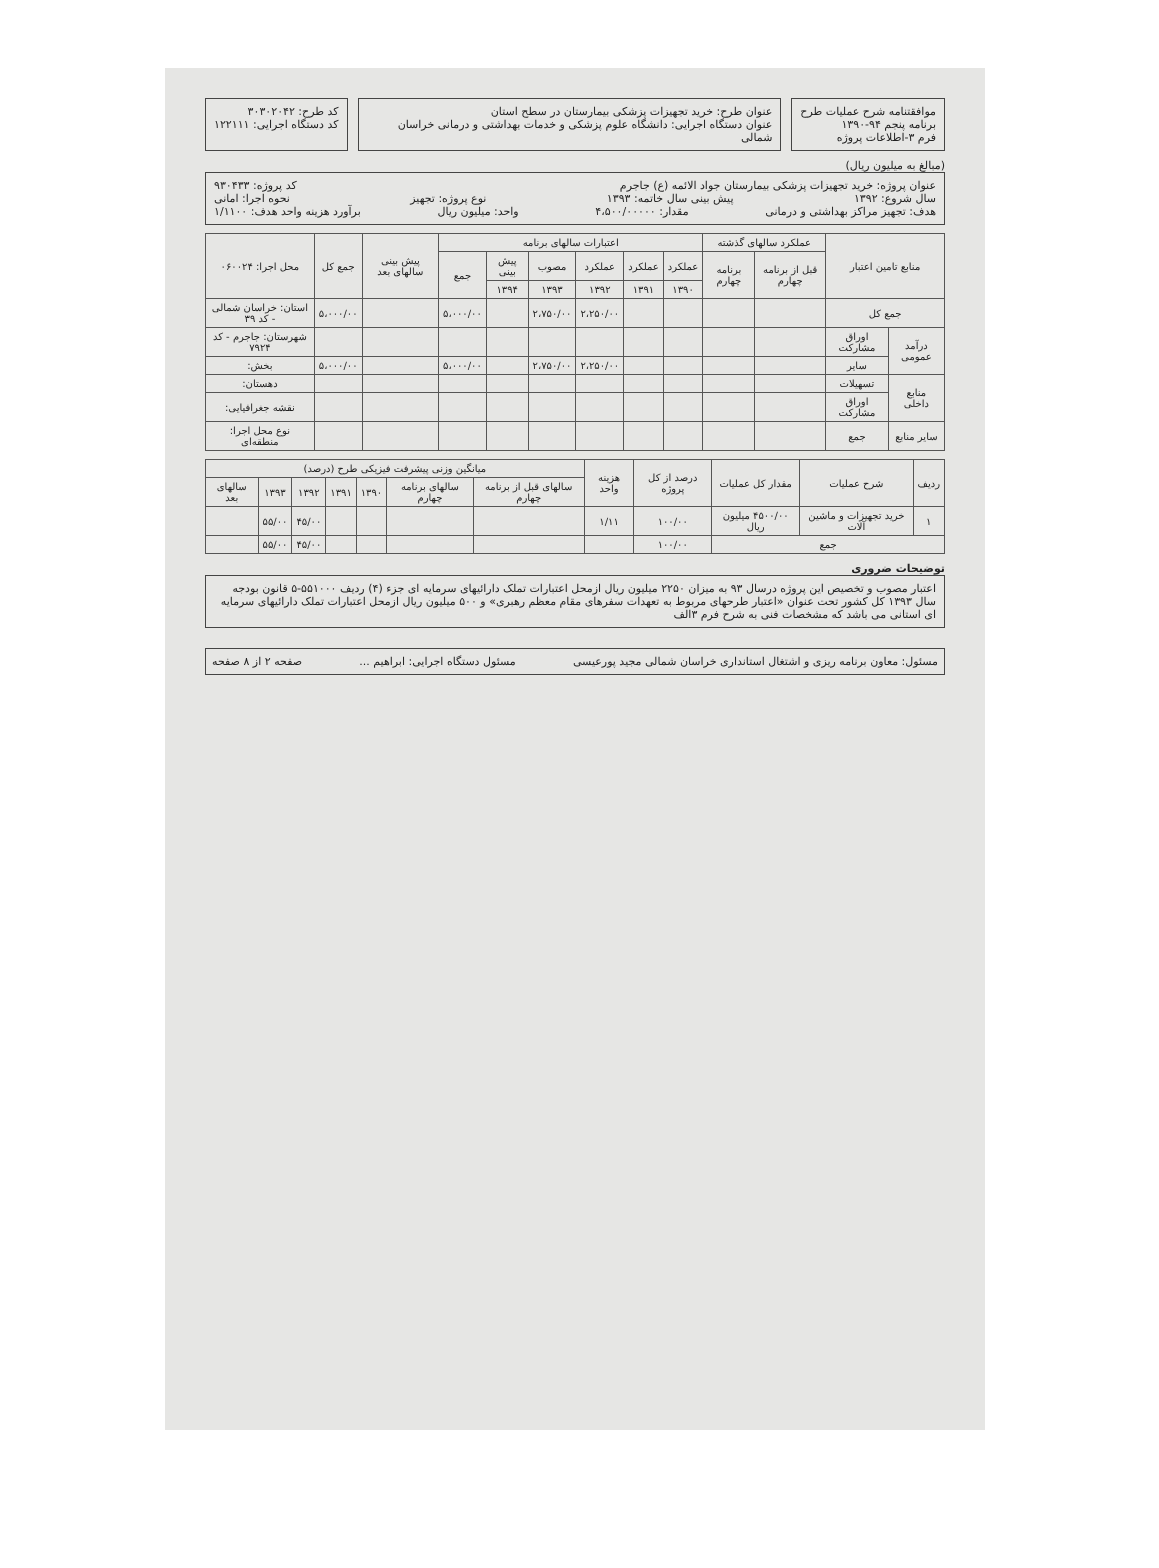موافقتنامه شرح عملیات طرح
برنامه پنجم ۹۴-۱۳۹۰
فرم ۳-اطلاعات پروژه
عنوان طرح: خرید تجهیزات پزشکی بیمارستان در سطح استان
عنوان دستگاه اجرایی: دانشگاه علوم پزشکی و خدمات بهداشتی و درمانی خراسان شمالی
کد طرح: ۳۰۳۰۲۰۴۲
کد دستگاه اجرایی: ۱۲۲۱۱۱
(مبالغ به میلیون ریال)
عنوان پروژه: خرید تجهیزات پزشکی بیمارستان جواد الائمه (ع) جاجرم کد پروژه: ۹۳۰۴۳۳
سال شروع: ۱۳۹۲ پیش بینی سال خاتمه: ۱۳۹۳ نوع پروژه: تجهیز نحوه اجرا: امانی
هدف: تجهیز مراکز بهداشتی و درمانی مقدار: ۴،۵۰۰/۰۰۰۰۰ واحد: میلیون ریال برآورد هزینه واحد هدف: ۱/۱۱۰۰
| منابع تامین اعتبار | | عملکرد سالهای گذشته | | اعتبارات سالهای برنامه | | | | | | پیش بینی سالهای بعد | جمع کل | محل اجرا: ۰۶۰۰۲۴ |
| --- | --- | --- | --- | --- | --- | --- | --- | --- | --- | --- | --- | --- |
| | | قبل از برنامه چهارم | برنامه چهارم | عملکرد | عملکرد | عملکرد | مصوب | پیش بینی | جمع | | | |
| | | | | ۱۳۹۰ | ۱۳۹۱ | ۱۳۹۲ | ۱۳۹۳ | ۱۳۹۴ | | | | |
| جمع کل | | | | | | ۲،۲۵۰/۰۰ | ۲،۷۵۰/۰۰ | | ۵،۰۰۰/۰۰ | | ۵،۰۰۰/۰۰ | استان: خراسان شمالی - کد ۳۹ |
| درآمد عمومی | اوراق مشارکت | | | | | | | | | | | شهرستان: جاجرم - کد ۷۹۲۴ |
| | سایر | | | | | ۲،۲۵۰/۰۰ | ۲،۷۵۰/۰۰ | | ۵،۰۰۰/۰۰ | | ۵،۰۰۰/۰۰ | بخش: |
| منابع داخلی | تسهیلات | | | | | | | | | | | دهستان: |
| | اوراق مشارکت | | | | | | | | | | | نقشه جغرافیایی: |
| سایر منابع | جمع | | | | | | | | | | | نوع محل اجرا: منطقه‌ای |
| ردیف | شرح عملیات | مقدار کل عملیات | درصد از کل پروژه | هزینه واحد | میانگین وزنی پیشرفت فیزیکی طرح (درصد) | | | | | | |
| --- | --- | --- | --- | --- | --- | --- | --- | --- | --- | --- | --- |
| | | | | | سالهای قبل از برنامه چهارم | سالهای برنامه چهارم | ۱۳۹۰ | ۱۳۹۱ | ۱۳۹۲ | ۱۳۹۳ | سالهای بعد |
| ۱ | خرید تجهیزات و ماشین آلات | ۴۵۰۰/۰۰ میلیون ریال | ۱۰۰/۰۰ | ۱/۱۱ | | | | | ۴۵/۰۰ | ۵۵/۰۰ | |
| جمع | | | ۱۰۰/۰۰ | | | | | | ۴۵/۰۰ | ۵۵/۰۰ | |
توضیحات ضروری
اعتبار مصوب و تخصیص این پروژه درسال ۹۳ به میزان ۲۲۵۰ میلیون ریال ازمحل اعتبارات تملک دارائیهای سرمایه ای جزء (۴) ردیف ۵۵۱۰۰۰-۵ قانون بودجه سال ۱۳۹۳ کل کشور تحت عنوان «اعتبار طرحهای مربوط به تعهدات سفرهای مقام معظم رهبری» و ۵۰۰ میلیون ریال ازمحل اعتبارات تملک دارائیهای سرمایه ای استانی می باشد که مشخصات فنی به شرح فرم ۳الف
مسئول: معاون برنامه ریزی و اشتغال استانداری خراسان شمالی مجید پورعیسی مسئول دستگاه اجرایی: ابراهیم ... صفحه ۲ از ۸ صفحه